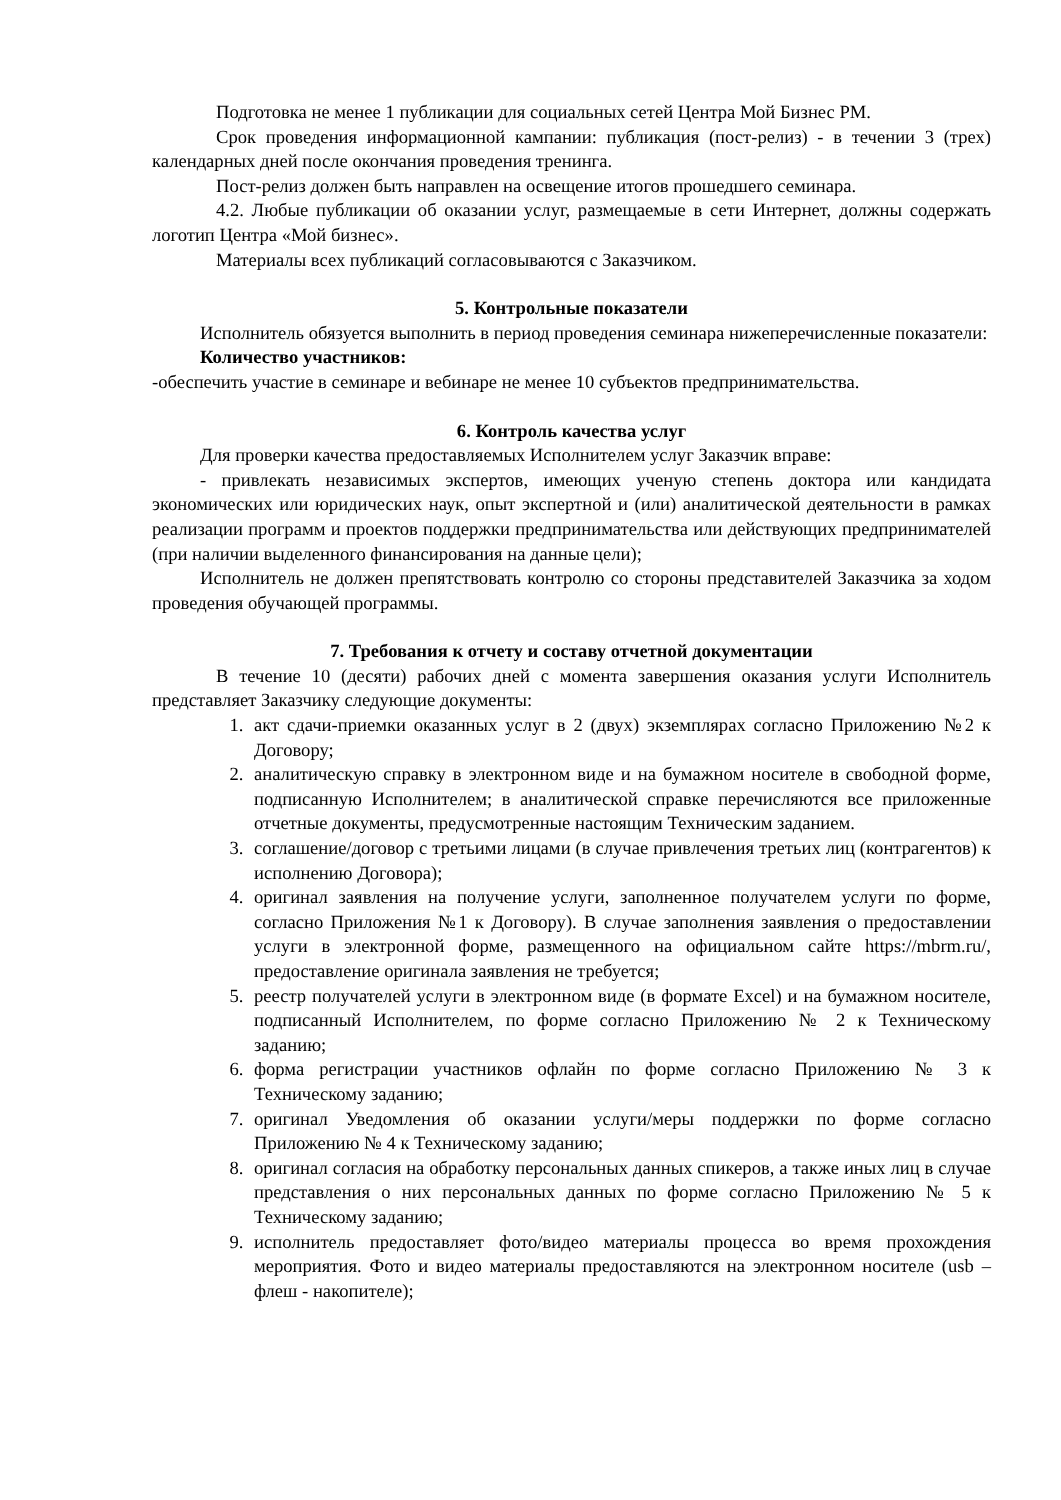Подготовка не менее 1 публикации для социальных сетей Центра Мой Бизнес РМ.
Срок проведения информационной кампании: публикация (пост-релиз) - в течении 3 (трех) календарных дней после окончания проведения тренинга.
Пост-релиз должен быть направлен на освещение итогов прошедшего семинара.
4.2. Любые публикации об оказании услуг, размещаемые в сети Интернет, должны содержать логотип Центра «Мой бизнес».
Материалы всех публикаций согласовываются с Заказчиком.
5. Контрольные показатели
Исполнитель обязуется выполнить в период проведения семинара нижеперечисленные показатели:
Количество участников:
-обеспечить участие в семинаре и вебинаре не менее 10 субъектов предпринимательства.
6. Контроль качества услуг
Для проверки качества предоставляемых Исполнителем услуг Заказчик вправе:
- привлекать независимых экспертов, имеющих ученую степень доктора или кандидата экономических или юридических наук, опыт экспертной и (или) аналитической деятельности в рамках реализации программ и проектов поддержки предпринимательства или действующих предпринимателей (при наличии выделенного финансирования на данные цели);
Исполнитель не должен препятствовать контролю со стороны представителей Заказчика за ходом проведения обучающей программы.
7. Требования к отчету и составу отчетной документации
В течение 10 (десяти) рабочих дней с момента завершения оказания услуги Исполнитель представляет Заказчику следующие документы:
1. акт сдачи-приемки оказанных услуг в 2 (двух) экземплярах согласно Приложению №2 к Договору;
2. аналитическую справку в электронном виде и на бумажном носителе в свободной форме, подписанную Исполнителем; в аналитической справке перечисляются все приложенные отчетные документы, предусмотренные настоящим Техническим заданием.
3. соглашение/договор с третьими лицами (в случае привлечения третьих лиц (контрагентов) к исполнению Договора);
4. оригинал заявления на получение услуги, заполненное получателем услуги по форме, согласно Приложения №1 к Договору). В случае заполнения заявления о предоставлении услуги в электронной форме, размещенного на официальном сайте https://mbrm.ru/, предоставление оригинала заявления не требуется;
5. реестр получателей услуги в электронном виде (в формате Excel) и на бумажном носителе, подписанный Исполнителем, по форме согласно Приложению № 2 к Техническому заданию;
6. форма регистрации участников офлайн по форме согласно Приложению № 3 к Техническому заданию;
7. оригинал Уведомления об оказании услуги/меры поддержки по форме согласно Приложению № 4 к Техническому заданию;
8. оригинал согласия на обработку персональных данных спикеров, а также иных лиц в случае представления о них персональных данных по форме согласно Приложению № 5 к Техническому заданию;
9. исполнитель предоставляет фото/видео материалы процесса во время прохождения мероприятия. Фото и видео материалы предоставляются на электронном носителе (usb – флеш - накопителе);